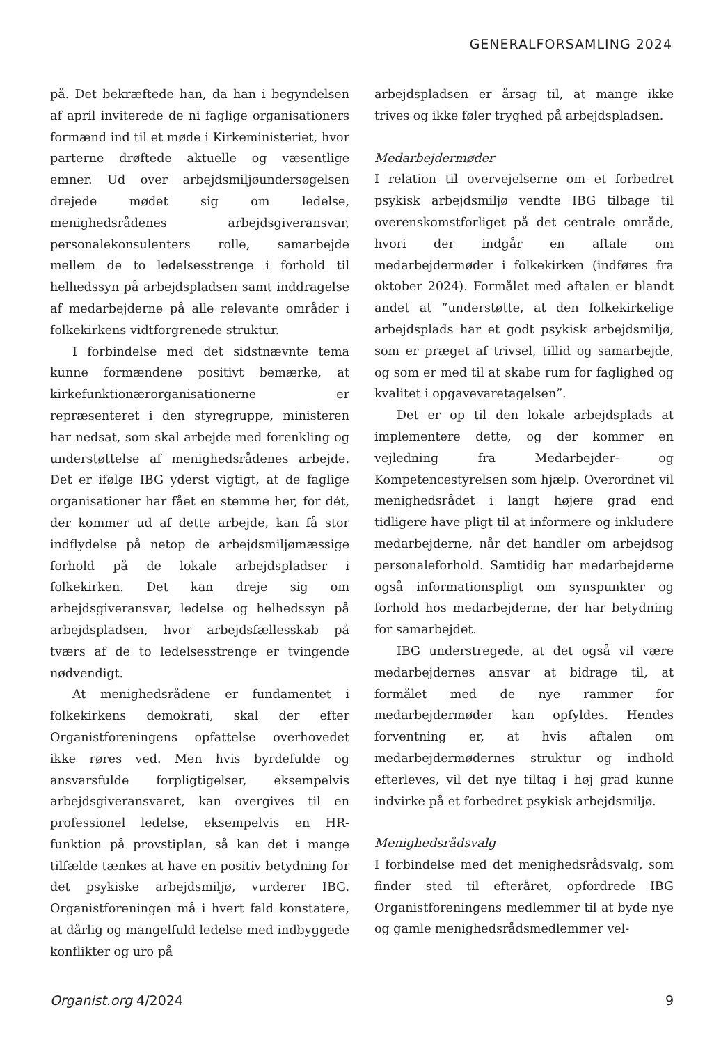GENERALFORSAMLING 2024
på. Det bekræftede han, da han i begyndelsen af april inviterede de ni faglige organisationers formænd ind til et møde i Kirkeministeriet, hvor parterne drøftede aktuelle og væsentlige emner. Ud over arbejdsmiljøundersøgelsen drejede mødet sig om ledelse, menighedsrådenes arbejdsgiveransvar, personalekonsulenters rolle, samarbejde mellem de to ledelsesstrenge i forhold til helhedssyn på arbejdspladsen samt inddragelse af medarbejderne på alle relevante områder i folkekirkens vidtforgrenede struktur.
I forbindelse med det sidstnævnte tema kunne formændene positivt bemærke, at kirkefunktionærorganisationerne er repræsenteret i den styregruppe, ministeren har nedsat, som skal arbejde med forenkling og understøttelse af menighedsrådenes arbejde. Det er ifølge IBG yderst vigtigt, at de faglige organisationer har fået en stemme her, for dét, der kommer ud af dette arbejde, kan få stor indflydelse på netop de arbejdsmiljømæssige forhold på de lokale arbejdspladser i folkekirken. Det kan dreje sig om arbejdsgiveransvar, ledelse og helhedssyn på arbejdspladsen, hvor arbejdsfællesskab på tværs af de to ledelsesstrenge er tvingende nødvendigt.
At menighedsrådene er fundamentet i folkekirkens demokrati, skal der efter Organistforeningens opfattelse overhovedet ikke røres ved. Men hvis byrdefulde og ansvarsfulde forpligtigelser, eksempelvis arbejdsgiveransvaret, kan overgives til en professionel ledelse, eksempelvis en HR-funktion på provstiplan, så kan det i mange tilfælde tænkes at have en positiv betydning for det psykiske arbejdsmiljø, vurderer IBG. Organistforeningen må i hvert fald konstatere, at dårlig og mangelfuld ledelse med indbyggede konflikter og uro på
arbejdspladsen er årsag til, at mange ikke trives og ikke føler tryghed på arbejdspladsen.
Medarbejdermøder
I relation til overvejelserne om et forbedret psykisk arbejdsmiljø vendte IBG tilbage til overenskomstforliget på det centrale område, hvori der indgår en aftale om medarbejdermøder i folkekirken (indføres fra oktober 2024). Formålet med aftalen er blandt andet at ”understøtte, at den folkekirkelige arbejdsplads har et godt psykisk arbejdsmiljø, som er præget af trivsel, tillid og samarbejde, og som er med til at skabe rum for faglighed og kvalitet i opgavevaretagelsen”.
Det er op til den lokale arbejdsplads at implementere dette, og der kommer en vejledning fra Medarbejder- og Kompetencestyrelsen som hjælp. Overordnet vil menighedsrådet i langt højere grad end tidligere have pligt til at informere og inkludere medarbejderne, når det handler om arbejdsog personaleforhold. Samtidig har medarbejderne også informationspligt om synspunkter og forhold hos medarbejderne, der har betydning for samarbejdet.
IBG understregede, at det også vil være medarbejdernes ansvar at bidrage til, at formålet med de nye rammer for medarbejdermøder kan opfyldes. Hendes forventning er, at hvis aftalen om medarbejdermødernes struktur og indhold efterleves, vil det nye tiltag i høj grad kunne indvirke på et forbedret psykisk arbejdsmiljø.
Menighedsrådsvalg
I forbindelse med det menighedsrådsvalg, som finder sted til efteråret, opfordrede IBG Organistforeningens medlemmer til at byde nye og gamle menighedsrådsmedlemmer vel-
Organist.org 4/2024 9